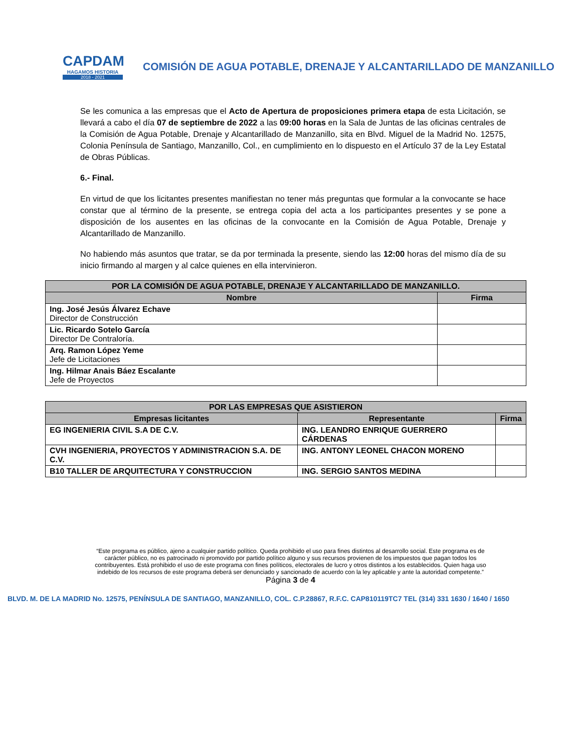CAPDAM
HAGAMOS HISTORIA
2018 - 2021
COMISIÓN DE AGUA POTABLE, DRENAJE Y ALCANTARILLADO DE MANZANILLO
Se les comunica a las empresas que el Acto de Apertura de proposiciones primera etapa de esta Licitación, se llevará a cabo el día 07 de septiembre de 2022 a las 09:00 horas en la Sala de Juntas de las oficinas centrales de la Comisión de Agua Potable, Drenaje y Alcantarillado de Manzanillo, sita en Blvd. Miguel de la Madrid No. 12575, Colonia Península de Santiago, Manzanillo, Col., en cumplimiento en lo dispuesto en el Artículo 37 de la Ley Estatal de Obras Públicas.
6.- Final.
En virtud de que los licitantes presentes manifiestan no tener más preguntas que formular a la convocante se hace constar que al término de la presente, se entrega copia del acta a los participantes presentes y se pone a disposición de los ausentes en las oficinas de la convocante en la Comisión de Agua Potable, Drenaje y Alcantarillado de Manzanillo.
No habiendo más asuntos que tratar, se da por terminada la presente, siendo las 12:00 horas del mismo día de su inicio firmando al margen y al calce quienes en ella intervinieron.
| POR LA COMISIÓN DE AGUA POTABLE, DRENAJE Y ALCANTARILLADO DE MANZANILLO. | |
| --- | --- |
| Nombre | Firma |
| Ing. José Jesús Álvarez Echave Director de Construcción | |
| Lic. Ricardo Sotelo García Director De Contraloría. | |
| Arq. Ramon López Yeme Jefe de Licitaciones | |
| Ing. Hilmar Anais Báez Escalante Jefe de Proyectos | |
| POR LAS EMPRESAS QUE ASISTIERON | | |
| --- | --- | --- |
| Empresas licitantes | Representante | Firma |
| EG INGENIERIA CIVIL S.A DE C.V. | ING. LEANDRO ENRIQUE GUERRERO CÁRDENAS | |
| CVH INGENIERIA, PROYECTOS Y ADMINISTRACION S.A. DE C.V. | ING. ANTONY LEONEL CHACON MORENO | |
| B10 TALLER DE ARQUITECTURA Y CONSTRUCCION | ING. SERGIO SANTOS MEDINA | |
“Este programa es público, ajeno a cualquier partido político. Queda prohibido el uso para fines distintos al desarrollo social. Este programa es de carácter público, no es patrocinado ni promovido por partido político alguno y sus recursos provienen de los impuestos que pagan todos los contribuyentes. Está prohibido el uso de este programa con fines políticos, electorales de lucro y otros distintos a los establecidos. Quien haga uso indebido de los recursos de este programa deberá ser denunciado y sancionado de acuerdo con la ley aplicable y ante la autoridad competente.” Página 3 de 4
BLVD. M. DE LA MADRID No. 12575, PENÍNSULA DE SANTIAGO, MANZANILLO, COL. C.P.28867, R.F.C. CAP810119TC7 TEL (314) 331 1630 / 1640 / 1650